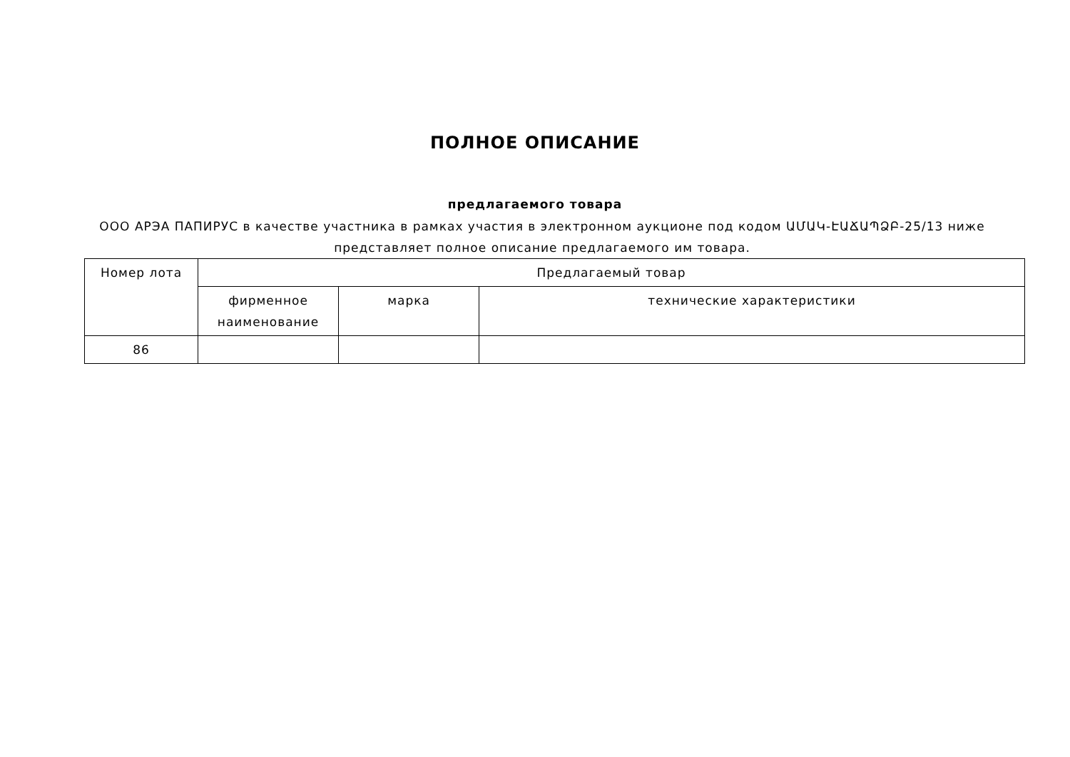ПОЛНОЕ ОПИСАНИЕ
предлагаемого товара
ООО АРЭА ПАПИРУС в качестве участника в рамках участия в электронном аукционе под кодом ԱՄԱԿ-ԷԱՃԱՊՁԲ-25/13 ниже представляет полное описание предлагаемого им товара.
| Номер лота | Предлагаемый товар | | |
| --- | --- | --- | --- |
| | фирменное наименование | марка | технические характеристики |
| 86 | | | |